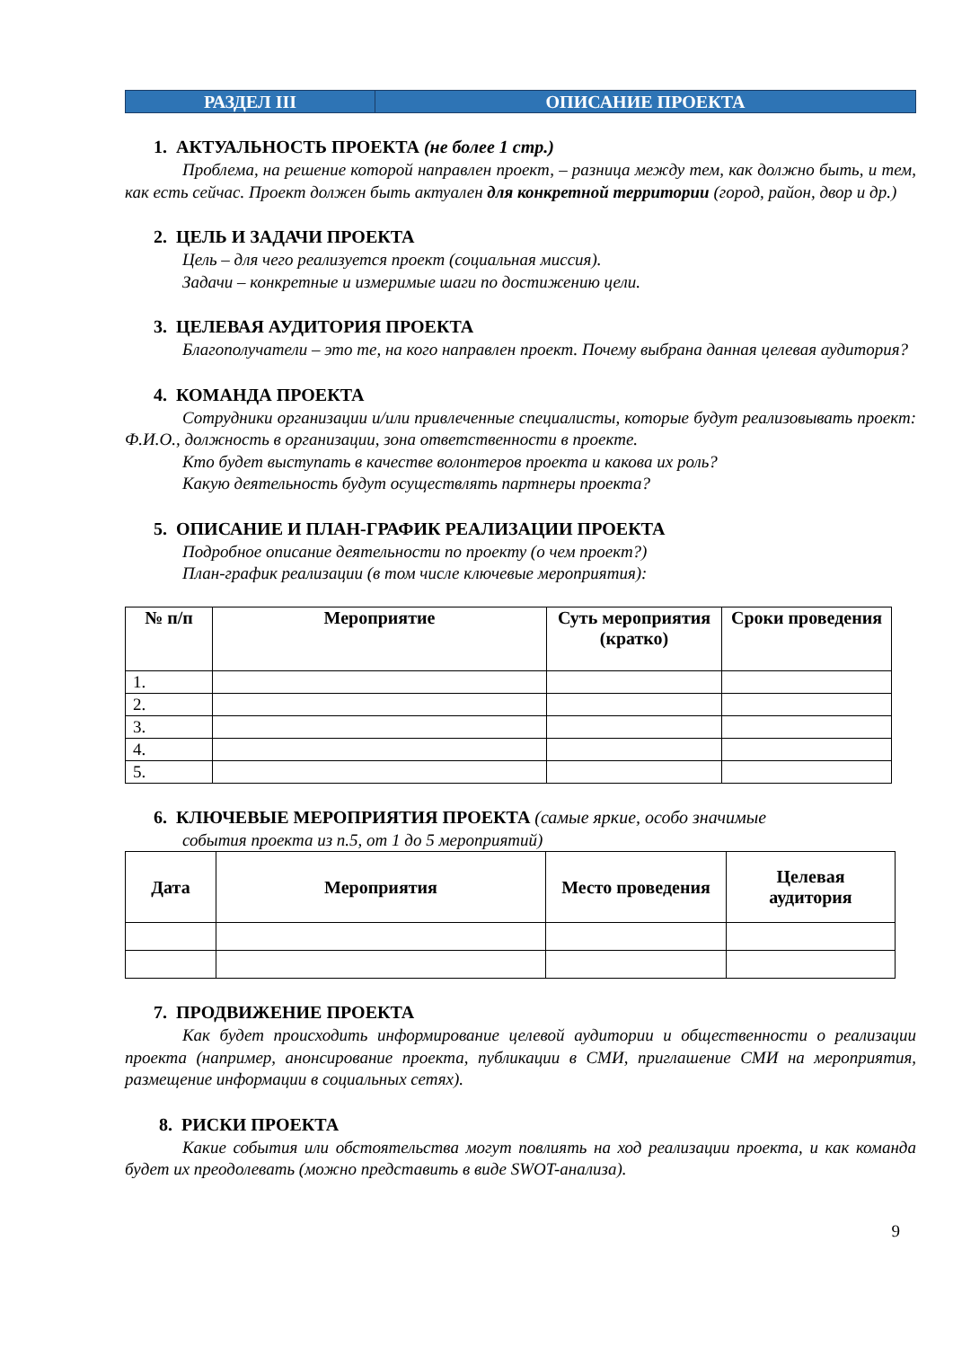РАЗДЕЛ III ОПИСАНИЕ ПРОЕКТА
1. АКТУАЛЬНОСТЬ ПРОЕКТА (не более 1 стр.)
Проблема, на решение которой направлен проект, – разница между тем, как должно быть, и тем, как есть сейчас. Проект должен быть актуален для конкретной территории (город, район, двор и др.)
2. ЦЕЛЬ И ЗАДАЧИ ПРОЕКТА
Цель – для чего реализуется проект (социальная миссия).
Задачи – конкретные и измеримые шаги по достижению цели.
3. ЦЕЛЕВАЯ АУДИТОРИЯ ПРОЕКТА
Благополучатели – это те, на кого направлен проект. Почему выбрана данная целевая аудитория?
4. КОМАНДА ПРОЕКТА
Сотрудники организации и/или привлеченные специалисты, которые будут реализовывать проект: Ф.И.О., должность в организации, зона ответственности в проекте.
Кто будет выступать в качестве волонтеров проекта и какова их роль?
Какую деятельность будут осуществлять партнеры проекта?
5. ОПИСАНИЕ И ПЛАН-ГРАФИК РЕАЛИЗАЦИИ ПРОЕКТА
Подробное описание деятельности по проекту (о чем проект?)
План-график реализации (в том числе ключевые мероприятия):
| № п/п | Мероприятие | Суть мероприятия (кратко) | Сроки проведения |
| --- | --- | --- | --- |
| 1. | | | |
| 2. | | | |
| 3. | | | |
| 4. | | | |
| 5. | | | |
6. КЛЮЧЕВЫЕ МЕРОПРИЯТИЯ ПРОЕКТА (самые яркие, особо значимые
события проекта из п.5, от 1 до 5 мероприятий)
| Дата | Мероприятия | Место проведения | Целевая аудитория |
| --- | --- | --- | --- |
7. ПРОДВИЖЕНИЕ ПРОЕКТА
Как будет происходить информирование целевой аудитории и общественности о реализации проекта (например, анонсирование проекта, публикации в СМИ, приглашение СМИ на мероприятия, размещение информации в социальных сетях).
8. РИСКИ ПРОЕКТА
Какие события или обстоятельства могут повлиять на ход реализации проекта, и как команда будет их преодолевать (можно представить в виде SWOT-анализа).
9